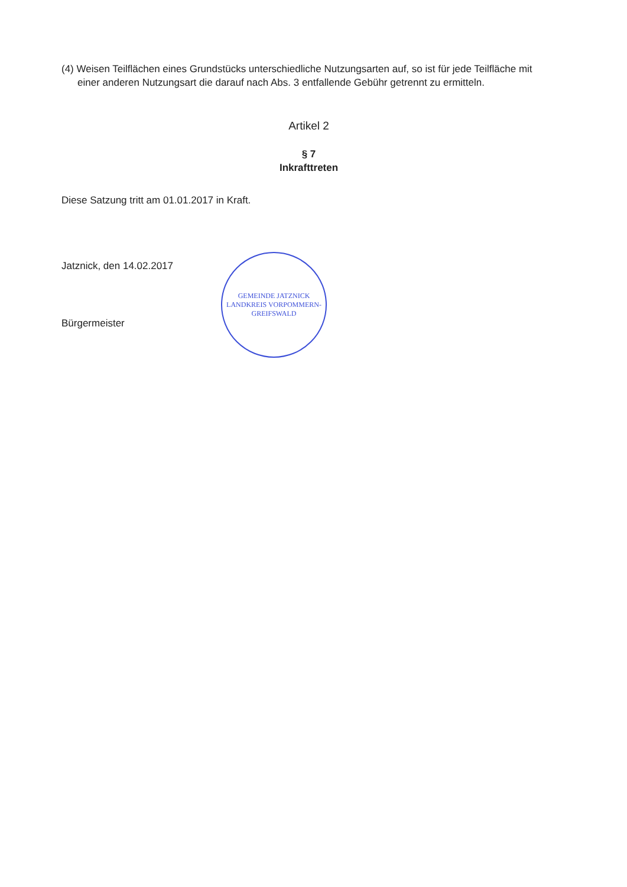(4) Weisen Teilflächen eines Grundstücks unterschiedliche Nutzungsarten auf, so ist für jede Teilfläche mit einer anderen Nutzungsart die darauf nach Abs. 3 entfallende Gebühr getrennt zu ermitteln.
Artikel 2
§ 7
Inkrafttreten
Diese Satzung tritt am 01.01.2017 in Kraft.
Jatznick, den 14.02.2017
Bürgermeister
GEMEINDE JATZNICK
LANDKREIS VORPOMMERN-GREIFSWALD